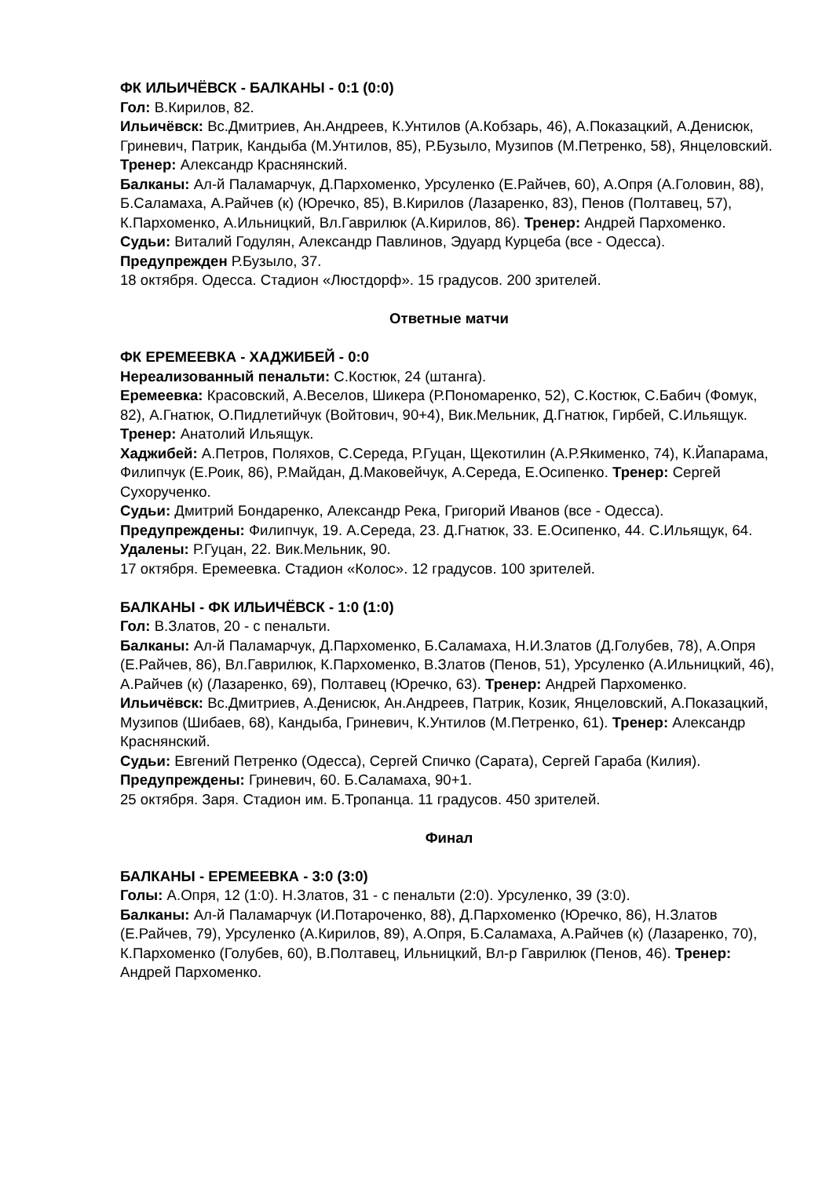ФК ИЛЬИЧЁВСК - БАЛКАНЫ - 0:1 (0:0)
Гол: В.Кирилов, 82.
Ильичёвск: Вс.Дмитриев, Ан.Андреев, К.Унтилов (А.Кобзарь, 46), А.Показацкий, А.Денисюк, Гриневич, Патрик, Кандыба (М.Унтилов, 85), Р.Бузыло, Музипов (М.Петренко, 58), Янцеловский. Тренер: Александр Краснянский.
Балканы: Ал-й Паламарчук, Д.Пархоменко, Урсуленко (Е.Райчев, 60), А.Опря (А.Головин, 88), Б.Саламаха, А.Райчев (к) (Юречко, 85), В.Кирилов (Лазаренко, 83), Пенов (Полтавец, 57), К.Пархоменко, А.Ильницкий, Вл.Гаврилюк (А.Кирилов, 86). Тренер: Андрей Пархоменко.
Судьи: Виталий Годулян, Александр Павлинов, Эдуард Курцеба (все - Одесса).
Предупрежден Р.Бузыло, 37.
18 октября. Одесса. Стадион «Люстдорф». 15 градусов. 200 зрителей.
Ответные матчи
ФК ЕРЕМЕЕВКА - ХАДЖИБЕЙ - 0:0
Нереализованный пенальти: С.Костюк, 24 (штанга).
Еремеевка: Красовский, А.Веселов, Шикера (Р.Пономаренко, 52), С.Костюк, С.Бабич (Фомук, 82), А.Гнатюк, О.Пидлетийчук (Войтович, 90+4), Вик.Мельник, Д.Гнатюк, Гирбей, С.Ильящук. Тренер: Анатолий Ильящук.
Хаджибей: А.Петров, Поляхов, С.Середа, Р.Гуцан, Щекотилин (А.Р.Якименко, 74), К.Йапарама, Филипчук (Е.Роик, 86), Р.Майдан, Д.Маковейчук, А.Середа, Е.Осипенко. Тренер: Сергей Сухорученко.
Судьи: Дмитрий Бондаренко, Александр Река, Григорий Иванов (все - Одесса).
Предупреждены: Филипчук, 19. А.Середа, 23. Д.Гнатюк, 33. Е.Осипенко, 44. С.Ильящук, 64.
Удалены: Р.Гуцан, 22. Вик.Мельник, 90.
17 октября. Еремеевка. Стадион «Колос». 12 градусов. 100 зрителей.
БАЛКАНЫ - ФК ИЛЬИЧЁВСК - 1:0 (1:0)
Гол: В.Златов, 20 - с пенальти.
Балканы: Ал-й Паламарчук, Д.Пархоменко, Б.Саламаха, Н.И.Златов (Д.Голубев, 78), А.Опря (Е.Райчев, 86), Вл.Гаврилюк, К.Пархоменко, В.Златов (Пенов, 51), Урсуленко (А.Ильницкий, 46), А.Райчев (к) (Лазаренко, 69), Полтавец (Юречко, 63). Тренер: Андрей Пархоменко.
Ильичёвск: Вс.Дмитриев, А.Денисюк, Ан.Андреев, Патрик, Козик, Янцеловский, А.Показацкий, Музипов (Шибаев, 68), Кандыба, Гриневич, К.Унтилов (М.Петренко, 61). Тренер: Александр Краснянский.
Судьи: Евгений Петренко (Одесса), Сергей Спичко (Сарата), Сергей Гараба (Килия).
Предупреждены: Гриневич, 60. Б.Саламаха, 90+1.
25 октября. Заря. Стадион им. Б.Тропанца. 11 градусов. 450 зрителей.
Финал
БАЛКАНЫ - ЕРЕМЕЕВКА - 3:0 (3:0)
Голы: А.Опря, 12 (1:0). Н.Златов, 31 - с пенальти (2:0). Урсуленко, 39 (3:0).
Балканы: Ал-й Паламарчук (И.Потароченко, 88), Д.Пархоменко (Юречко, 86), Н.Златов (Е.Райчев, 79), Урсуленко (А.Кирилов, 89), А.Опря, Б.Саламаха, А.Райчев (к) (Лазаренко, 70), К.Пархоменко (Голубев, 60), В.Полтавец, Ильницкий, Вл-р Гаврилюк (Пенов, 46). Тренер: Андрей Пархоменко.